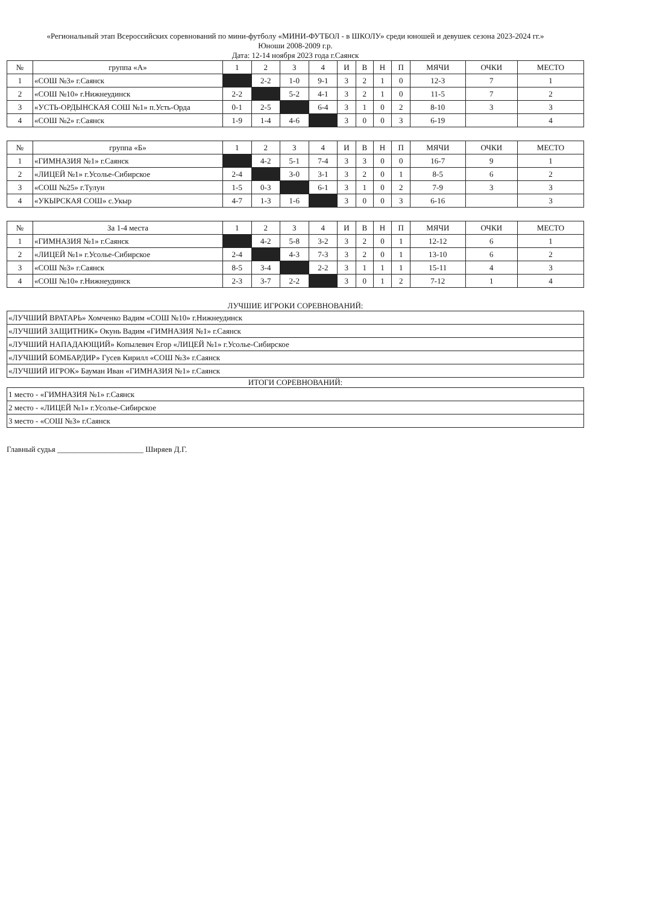«Региональный этап Всероссийских соревнований по мини-футболу «МИНИ-ФУТБОЛ - в ШКОЛУ» среди юношей и девушек сезона 2023-2024 гг.»
Юноши 2008-2009 г.р.
Дата: 12-14 ноября 2023 года г.Саянск
| № | группа «А» | 1 | 2 | 3 | 4 | И | В | Н | П | МЯЧИ | ОЧКИ | МЕСТО |
| --- | --- | --- | --- | --- | --- | --- | --- | --- | --- | --- | --- | --- |
| 1 | «СОШ №3» г.Саянск | | 2-2 | 1-0 | 9-1 | 3 | 2 | 1 | 0 | 12-3 | 7 | 1 |
| 2 | «СОШ №10» г.Нижнеудинск | 2-2 | | 5-2 | 4-1 | 3 | 2 | 1 | 0 | 11-5 | 7 | 2 |
| 3 | «УСТЬ-ОРДЫНСКАЯ СОШ №1» п.Усть-Орда | 0-1 | 2-5 | | 6-4 | 3 | 1 | 0 | 2 | 8-10 | 3 | 3 |
| 4 | «СОШ №2» г.Саянск | 1-9 | 1-4 | 4-6 | | 3 | 0 | 0 | 3 | 6-19 | | 4 |
| № | группа «Б» | 1 | 2 | 3 | 4 | И | В | Н | П | МЯЧИ | ОЧКИ | МЕСТО |
| --- | --- | --- | --- | --- | --- | --- | --- | --- | --- | --- | --- | --- |
| 1 | «ГИМНАЗИЯ №1» г.Саянск | | 4-2 | 5-1 | 7-4 | 3 | 3 | 0 | 0 | 16-7 | 9 | 1 |
| 2 | «ЛИЦЕЙ №1» г.Усолье-Сибирское | 2-4 | | 3-0 | 3-1 | 3 | 2 | 0 | 1 | 8-5 | 6 | 2 |
| 3 | «СОШ №25» г.Тулун | 1-5 | 0-3 | | 6-1 | 3 | 1 | 0 | 2 | 7-9 | 3 | 3 |
| 4 | «УКЫРСКАЯ СОШ» с.Укыр | 4-7 | 1-3 | 1-6 | | 3 | 0 | 0 | 3 | 6-16 | | 3 |
| № | За 1-4 места | 1 | 2 | 3 | 4 | И | В | Н | П | МЯЧИ | ОЧКИ | МЕСТО |
| --- | --- | --- | --- | --- | --- | --- | --- | --- | --- | --- | --- | --- |
| 1 | «ГИМНАЗИЯ №1» г.Саянск | | 4-2 | 5-8 | 3-2 | 3 | 2 | 0 | 1 | 12-12 | 6 | 1 |
| 2 | «ЛИЦЕЙ №1» г.Усолье-Сибирское | 2-4 | | 4-3 | 7-3 | 3 | 2 | 0 | 1 | 13-10 | 6 | 2 |
| 3 | «СОШ №3» г.Саянск | 8-5 | 3-4 | | 2-2 | 3 | 1 | 1 | 1 | 15-11 | 4 | 3 |
| 4 | «СОШ №10» г.Нижнеудинск | 2-3 | 3-7 | 2-2 | | 3 | 0 | 1 | 2 | 7-12 | 1 | 4 |
ЛУЧШИЕ ИГРОКИ СОРЕВНОВАНИЙ:
| «ЛУЧШИЙ ВРАТАРЬ» Хомченко Вадим «СОШ №10» г.Нижнеудинск |
| «ЛУЧШИЙ ЗАЩИТНИК» Окунь Вадим «ГИМНАЗИЯ №1» г.Саянск |
| «ЛУЧШИЙ НАПАДАЮЩИЙ» Копылевич Егор «ЛИЦЕЙ №1» г.Усолье-Сибирское |
| «ЛУЧШИЙ БОМБАРДИР» Гусев Кирилл «СОШ №3» г.Саянск |
| «ЛУЧШИЙ ИГРОК» Бауман Иван «ГИМНАЗИЯ №1» г.Саянск |
ИТОГИ СОРЕВНОВАНИЙ:
| 1 место - «ГИМНАЗИЯ №1» г.Саянск |
| 2 место - «ЛИЦЕЙ №1» г.Усолье-Сибирское |
| 3 место - «СОШ №3» г.Саянск |
Главный судья ______________________ Ширяев Д.Г.